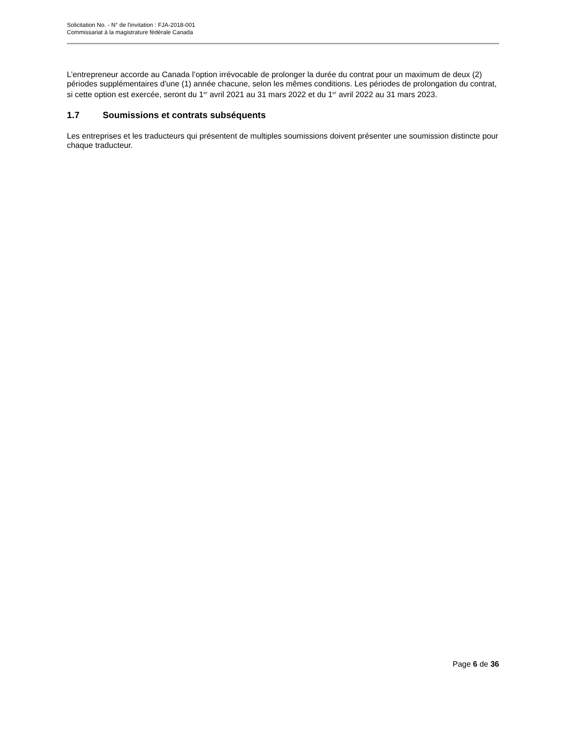Solicitation No. - N° de l'invitation : FJA-2018-001
Commissariat à la magistrature fédérale Canada
L’entrepreneur accorde au Canada l’option irrévocable de prolonger la durée du contrat pour un maximum de deux (2) périodes supplémentaires d'une (1) année chacune, selon les mêmes conditions. Les périodes de prolongation du contrat, si cette option est exercée, seront du 1<sup>er</sup> avril 2021 au 31 mars 2022 et du 1<sup>er</sup> avril 2022 au 31 mars 2023.
1.7 Soumissions et contrats subséquents
Les entreprises et les traducteurs qui présentent de multiples soumissions doivent présenter une soumission distincte pour chaque traducteur.
Page 6 de 36